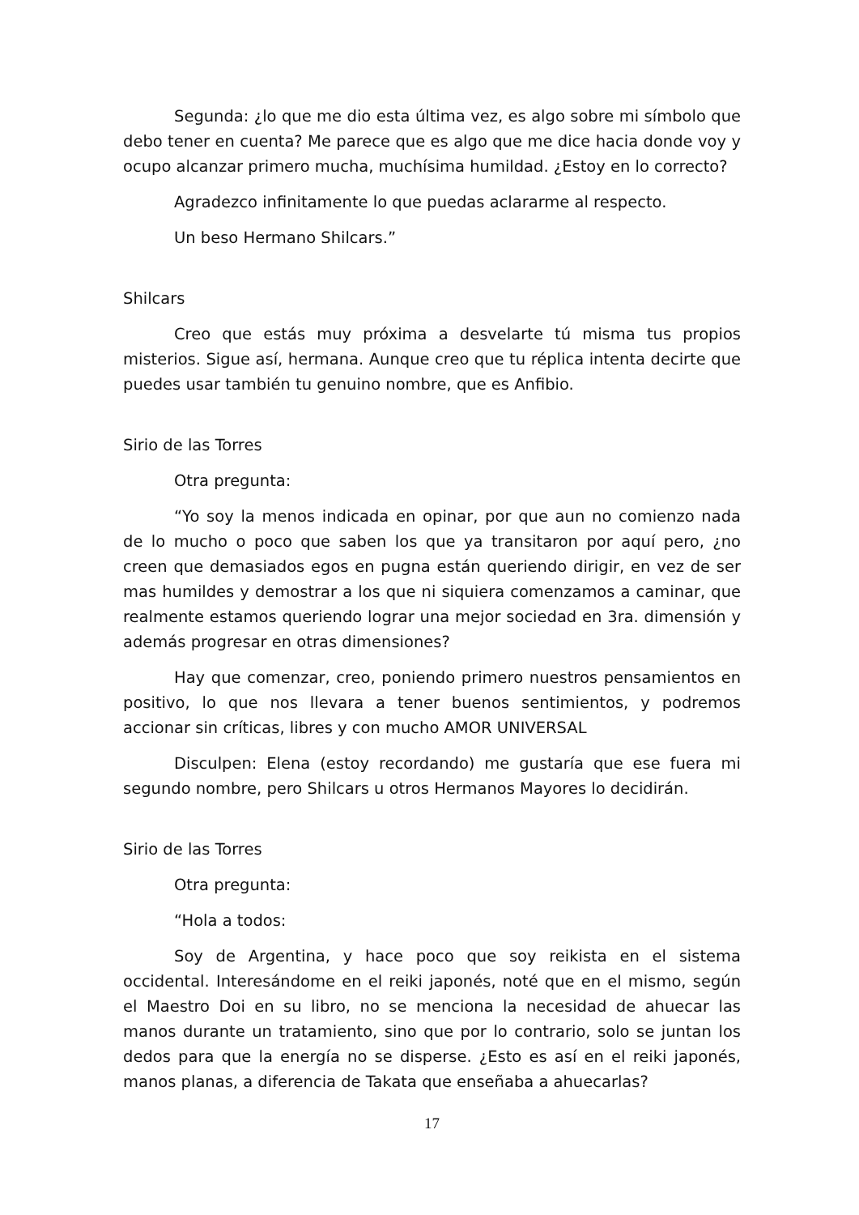Segunda: ¿lo que me dio esta última vez, es algo sobre mi símbolo que debo tener en cuenta? Me parece que es algo que me dice hacia donde voy y ocupo alcanzar primero mucha, muchísima humildad. ¿Estoy en lo correcto?
Agradezco infinitamente lo que puedas aclararme al respecto.
Un beso Hermano Shilcars.”
Shilcars
Creo que estás muy próxima a desvelarte tú misma tus propios misterios. Sigue así, hermana. Aunque creo que tu réplica intenta decirte que puedes usar también tu genuino nombre, que es Anfibio.
Sirio de las Torres
Otra pregunta:
“Yo soy la menos indicada en opinar, por que aun no comienzo nada de lo mucho o poco que saben los que ya transitaron por aquí pero, ¿no creen que demasiados egos en pugna están queriendo dirigir, en vez de ser mas humildes y demostrar a los que ni siquiera comenzamos a caminar, que realmente estamos queriendo lograr una mejor sociedad en 3ra. dimensión y además progresar en otras dimensiones?
Hay que comenzar, creo, poniendo primero nuestros pensamientos en positivo, lo que nos llevara a tener buenos sentimientos, y podremos accionar sin críticas, libres y con mucho AMOR UNIVERSAL
Disculpen: Elena (estoy recordando) me gustaría que ese fuera mi segundo nombre, pero Shilcars u otros Hermanos Mayores lo decidirán.
Sirio de las Torres
Otra pregunta:
“Hola a todos:
Soy de Argentina, y hace poco que soy reikista en el sistema occidental. Interesándome en el reiki japonés, noté que en el mismo, según el Maestro Doi en su libro, no se menciona la necesidad de ahuecar las manos durante un tratamiento, sino que por lo contrario, solo se juntan los dedos para que la energía no se disperse. ¿Esto es así en el reiki japonés, manos planas, a diferencia de Takata que enseñaba a ahuecarlas?
17